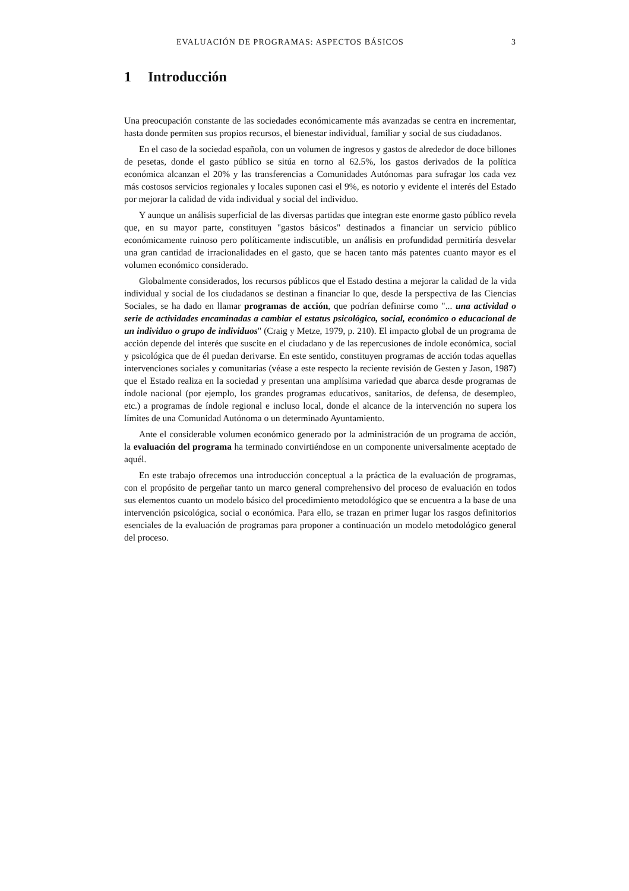EVALUACIÓN DE PROGRAMAS: ASPECTOS BÁSICOS 3
1 Introducción
Una preocupación constante de las sociedades económicamente más avanzadas se centra en incrementar, hasta donde permiten sus propios recursos, el bienestar individual, familiar y social de sus ciudadanos.
En el caso de la sociedad española, con un volumen de ingresos y gastos de alrededor de doce billones de pesetas, donde el gasto público se sitúa en torno al 62.5%, los gastos derivados de la política económica alcanzan el 20% y las transferencias a Comunidades Autónomas para sufragar los cada vez más costosos servicios regionales y locales suponen casi el 9%, es notorio y evidente el interés del Estado por mejorar la calidad de vida individual y social del individuo.
Y aunque un análisis superficial de las diversas partidas que integran este enorme gasto público revela que, en su mayor parte, constituyen "gastos básicos" destinados a financiar un servicio público económicamente ruinoso pero políticamente indiscutible, un análisis en profundidad permitiría desvelar una gran cantidad de irracionalidades en el gasto, que se hacen tanto más patentes cuanto mayor es el volumen económico considerado.
Globalmente considerados, los recursos públicos que el Estado destina a mejorar la calidad de la vida individual y social de los ciudadanos se destinan a financiar lo que, desde la perspectiva de las Ciencias Sociales, se ha dado en llamar programas de acción, que podrían definirse como "... una actividad o serie de actividades encaminadas a cambiar el estatus psicológico, social, económico o educacional de un individuo o grupo de individuos" (Craig y Metze, 1979, p. 210). El impacto global de un programa de acción depende del interés que suscite en el ciudadano y de las repercusiones de índole económica, social y psicológica que de él puedan derivarse. En este sentido, constituyen programas de acción todas aquellas intervenciones sociales y comunitarias (véase a este respecto la reciente revisión de Gesten y Jason, 1987) que el Estado realiza en la sociedad y presentan una amplísima variedad que abarca desde programas de índole nacional (por ejemplo, los grandes programas educativos, sanitarios, de defensa, de desempleo, etc.) a programas de índole regional e incluso local, donde el alcance de la intervención no supera los límites de una Comunidad Autónoma o un determinado Ayuntamiento.
Ante el considerable volumen económico generado por la administración de un programa de acción, la evaluación del programa ha terminado convirtiéndose en un componente universalmente aceptado de aquél.
En este trabajo ofrecemos una introducción conceptual a la práctica de la evaluación de programas, con el propósito de pergeñar tanto un marco general comprehensivo del proceso de evaluación en todos sus elementos cuanto un modelo básico del procedimiento metodológico que se encuentra a la base de una intervención psicológica, social o económica. Para ello, se trazan en primer lugar los rasgos definitorios esenciales de la evaluación de programas para proponer a continuación un modelo metodológico general del proceso.